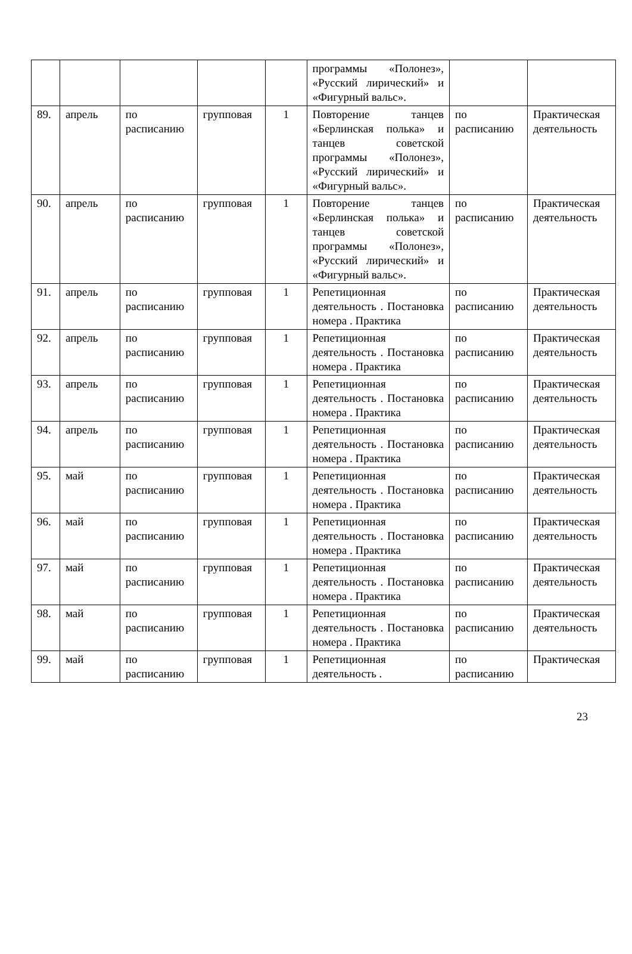| | | | | | программы «Полонез», «Русский лирический» и «Фигурный вальс». | | |
| 89. | апрель | по расписанию | групповая | 1 | Повторение танцев «Берлинская полька» и танцев советской программы «Полонез», «Русский лирический» и «Фигурный вальс». | по расписанию | Практическая деятельность |
| 90. | апрель | по расписанию | групповая | 1 | Повторение танцев «Берлинская полька» и танцев советской программы «Полонез», «Русский лирический» и «Фигурный вальс». | по расписанию | Практическая деятельность |
| 91. | апрель | по расписанию | групповая | 1 | Репетиционная деятельность . Постановка номера . Практика | по расписанию | Практическая деятельность |
| 92. | апрель | по расписанию | групповая | 1 | Репетиционная деятельность . Постановка номера . Практика | по расписанию | Практическая деятельность |
| 93. | апрель | по расписанию | групповая | 1 | Репетиционная деятельность . Постановка номера . Практика | по расписанию | Практическая деятельность |
| 94. | апрель | по расписанию | групповая | 1 | Репетиционная деятельность . Постановка номера . Практика | по расписанию | Практическая деятельность |
| 95. | май | по расписанию | групповая | 1 | Репетиционная деятельность . Постановка номера . Практика | по расписанию | Практическая деятельность |
| 96. | май | по расписанию | групповая | 1 | Репетиционная деятельность . Постановка номера . Практика | по расписанию | Практическая деятельность |
| 97. | май | по расписанию | групповая | 1 | Репетиционная деятельность . Постановка номера . Практика | по расписанию | Практическая деятельность |
| 98. | май | по расписанию | групповая | 1 | Репетиционная деятельность . Постановка номера . Практика | по расписанию | Практическая деятельность |
| 99. | май | по расписанию | групповая | 1 | Репетиционная деятельность . | по расписанию | Практическая |
23